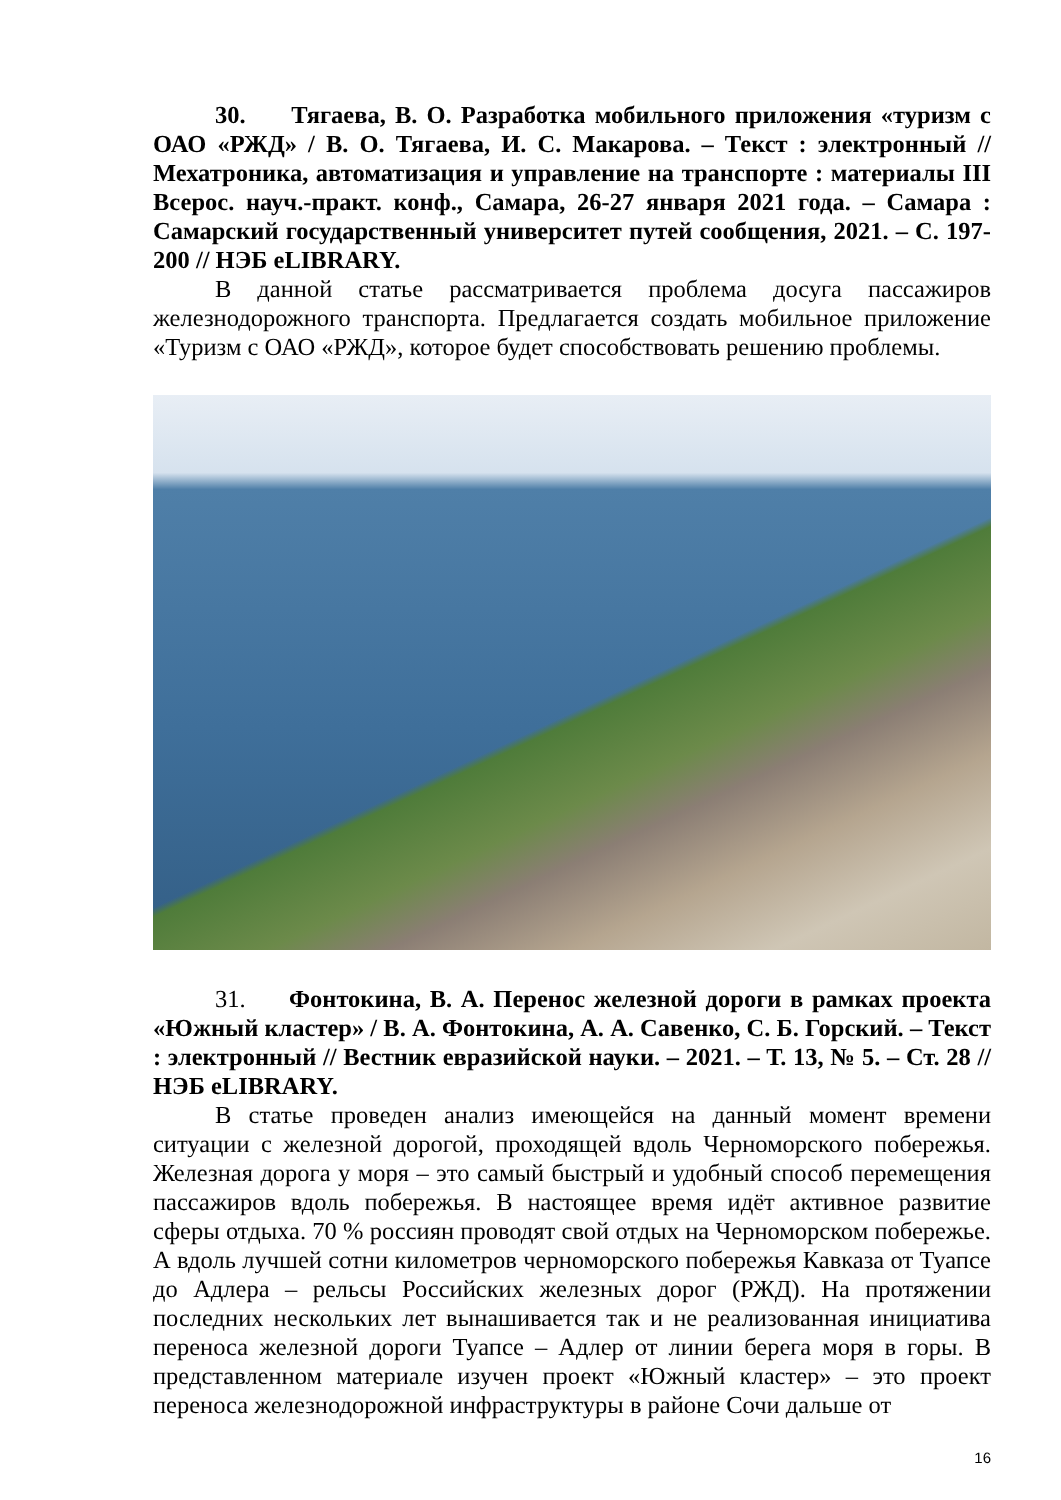30. Тягаева, В. О. Разработка мобильного приложения «туризм с ОАО «РЖД» / В. О. Тягаева, И. С. Макарова. – Текст : электронный // Мехатроника, автоматизация и управление на транспорте : материалы III Всерос. науч.-практ. конф., Самара, 26-27 января 2021 года. – Самара : Самарский государственный университет путей сообщения, 2021. – С. 197-200 // НЭБ eLIBRARY.
В данной статье рассматривается проблема досуга пассажиров железнодорожного транспорта. Предлагается создать мобильное приложение «Туризм с ОАО «РЖД», которое будет способствовать решению проблемы.
31. Фонтокина, В. А. Перенос железной дороги в рамках проекта «Южный кластер» / В. А. Фонтокина, А. А. Савенко, С. Б. Горский. – Текст : электронный // Вестник евразийской науки. – 2021. – Т. 13, № 5. – Ст. 28 // НЭБ eLIBRARY.
В статье проведен анализ имеющейся на данный момент времени ситуации с железной дорогой, проходящей вдоль Черноморского побережья. Железная дорога у моря – это самый быстрый и удобный способ перемещения пассажиров вдоль побережья. В настоящее время идёт активное развитие сферы отдыха. 70 % россиян проводят свой отдых на Черноморском побережье. А вдоль лучшей сотни километров черноморского побережья Кавказа от Туапсе до Адлера – рельсы Российских железных дорог (РЖД). На протяжении последних нескольких лет вынашивается так и не реализованная инициатива переноса железной дороги Туапсе – Адлер от линии берега моря в горы. В представленном материале изучен проект «Южный кластер» – это проект переноса железнодорожной инфраструктуры в районе Сочи дальше от
16